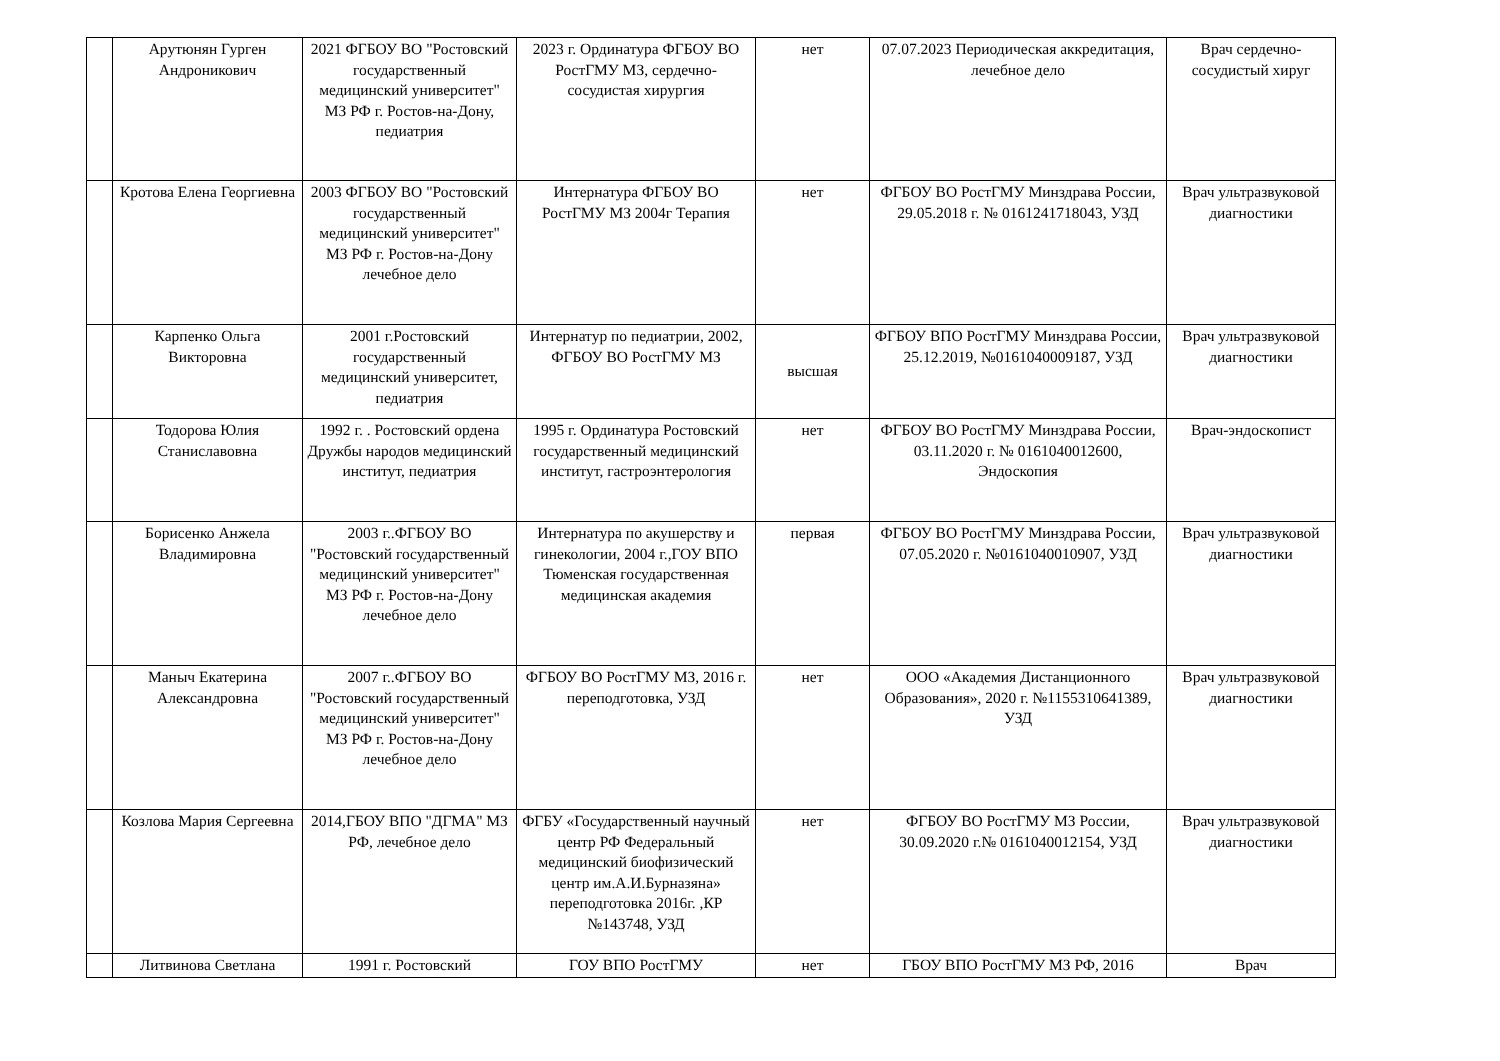| | Арутюнян Гурген Андроникович | 2021 ФГБОУ ВО "Ростовский государственный медицинский университет" МЗ РФ г. Ростов-на-Дону, педиатрия | 2023 г. Ординатура ФГБОУ ВО РостГМУ МЗ, сердечно-сосудистая хирургия | нет | 07.07.2023 Периодическая аккредитация, лечебное дело | Врач сердечно-сосудистый хируг |
| | Кротова Елена Георгиевна | 2003 ФГБОУ ВО "Ростовский государственный медицинский университет" МЗ РФ г. Ростов-на-Дону лечебное дело | Интернатура ФГБОУ ВО РостГМУ МЗ 2004г Терапия | нет | ФГБОУ ВО РостГМУ Минздрава России, 29.05.2018 г. № 0161241718043, УЗД | Врач ультразвуковой диагностики |
| | Карпенко Ольга Викторовна | 2001 г.Ростовский государственный медицинский университет, педиатрия | Интернатур по педиатрии, 2002, ФГБОУ ВО РостГМУ МЗ | высшая | ФГБОУ ВПО РостГМУ Минздрава России, 25.12.2019, №0161040009187, УЗД | Врач ультразвуковой диагностики |
| | Тодорова Юлия Станиславовна | 1992 г. . Ростовский ордена Дружбы народов медицинский институт, педиатрия | 1995 г. Ординатура Ростовский государственный медицинский институт, гастроэнтерология | нет | ФГБОУ ВО РостГМУ Минздрава России, 03.11.2020 г. № 0161040012600, Эндоскопия | Врач-эндоскопист |
| | Борисенко Анжела Владимировна | 2003 г..ФГБОУ ВО "Ростовский государственный медицинский университет" МЗ РФ г. Ростов-на-Дону лечебное дело | Интернатура по акушерству и гинекологии, 2004 г.,ГОУ ВПО Тюменская государственная медицинская академия | первая | ФГБОУ ВО РостГМУ Минздрава России, 07.05.2020 г. №0161040010907, УЗД | Врач ультразвуковой диагностики |
| | Маныч Екатерина Александровна | 2007 г..ФГБОУ ВО "Ростовский государственный медицинский университет" МЗ РФ г. Ростов-на-Дону лечебное дело | ФГБОУ ВО РостГМУ МЗ, 2016 г. переподготовка, УЗД | нет | ООО «Академия Дистанционного Образования», 2020 г. №1155310641389, УЗД | Врач ультразвуковой диагностики |
| | Козлова Мария Сергеевна | 2014,ГБОУ ВПО "ДГМА" МЗ РФ, лечебное дело | ФГБУ «Государственный научный центр РФ Федеральный медицинский биофизический центр им.А.И.Бурназяна» переподготовка 2016г. ,КР №143748, УЗД | нет | ФГБОУ ВО РостГМУ МЗ России, 30.09.2020 г.№ 0161040012154, УЗД | Врач ультразвуковой диагностики |
| | Литвинова Светлана | 1991 г. Ростовский | ГОУ ВПО РостГМУ | нет | ГБОУ ВПО РостГМУ МЗ РФ, 2016 | Врач |